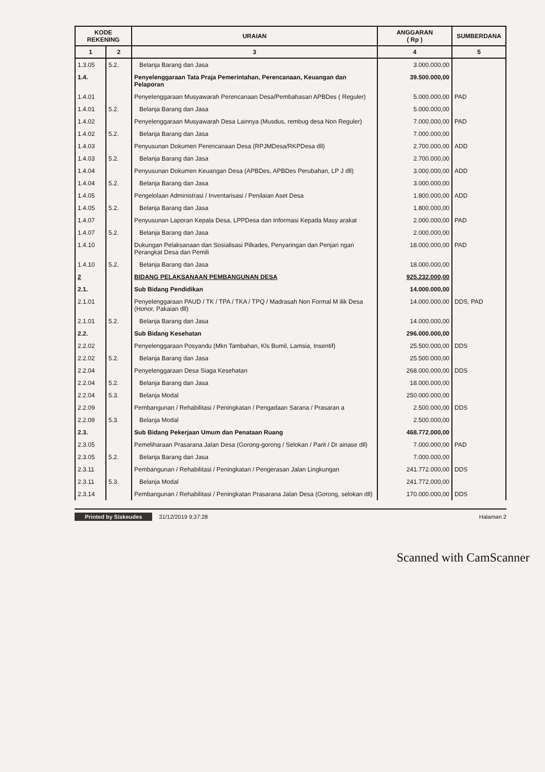| KODE REKENING | | | URAIAN | ANGGARAN ( Rp ) | SUMBERDANA |
| --- | --- | --- | --- | --- | --- |
| 1 | 2 | | 3 | 4 | 5 |
| 1.3.05 | 5.2. | Belanja Barang dan Jasa | 3.000.000,00 | | |
| 1.4. | | Penyelenggaraan Tata Praja Pemerintahan, Perencanaan, Keuangan dan Pelaporan | 39.500.000,00 | | |
| 1.4.01 | | Penyelenggaraan Musyawarah Perencanaan Desa/Pembahasan APBDes ( Reguler) | 5.000.000,00 | PAD | |
| 1.4.01 | 5.2. | Belanja Barang dan Jasa | 5.000.000,00 | | |
| 1.4.02 | | Penyelenggaraan Musyawarah Desa Lainnya (Musdus, rembug desa Non Reguler) | 7.000.000,00 | PAD | |
| 1.4.02 | 5.2. | Belanja Barang dan Jasa | 7.000.000,00 | | |
| 1.4.03 | | Penyusunan Dokumen Perencanaan Desa (RPJMDesa/RKPDesa dll) | 2.700.000,00 | ADD | |
| 1.4.03 | 5.2. | Belanja Barang dan Jasa | 2.700.000,00 | | |
| 1.4.04 | | Penyusunan Dokumen Keuangan Desa (APBDes, APBDes Perubahan, LP J dll) | 3.000.000,00 | ADD | |
| 1.4.04 | 5.2. | Belanja Barang dan Jasa | 3.000.000,00 | | |
| 1.4.05 | | Pengelolaan Administrasi / Inventarisasi / Penilaian Aset Desa | 1.800.000,00 | ADD | |
| 1.4.05 | 5.2. | Belanja Barang dan Jasa | 1.800.000,00 | | |
| 1.4.07 | | Penyusunan Laporan Kepala Desa, LPPDesa dan Informasi Kepada Masy arakat | 2.000.000,00 | PAD | |
| 1.4.07 | 5.2. | Belanja Barang dan Jasa | 2.000.000,00 | | |
| 1.4.10 | | Dukungan Pelaksanaan dan Sosialisasi Pilkades, Penyaringan dan Penjari ngan Perangkat Desa dan Pemili | 18.000.000,00 | PAD | |
| 1.4.10 | 5.2. | Belanja Barang dan Jasa | 18.000.000,00 | | |
| 2 | | BIDANG PELAKSANAAN PEMBANGUNAN DESA | 925.232.000,00 | | |
| 2.1. | | Sub Bidang Pendidikan | 14.000.000,00 | | |
| 2.1.01 | | Penyelenggaraan PAUD / TK / TPA / TKA / TPQ / Madrasah Non Formal M ilik Desa (Honor, Pakaian dll) | 14.000.000,00 | DDS, PAD | |
| 2.1.01 | 5.2. | Belanja Barang dan Jasa | 14.000.000,00 | | |
| 2.2. | | Sub Bidang Kesehatan | 296.000.000,00 | | |
| 2.2.02 | | Penyelenggaraan Posyandu (Mkn Tambahan, Kls Bumil, Lamsia, Insentif) | 25.500.000,00 | DDS | |
| 2.2.02 | 5.2. | Belanja Barang dan Jasa | 25.500.000,00 | | |
| 2.2.04 | | Penyelenggaraan Desa Siaga Kesehatan | 268.000.000,00 | DDS | |
| 2.2.04 | 5.2. | Belanja Barang dan Jasa | 18.000.000,00 | | |
| 2.2.04 | 5.3. | Belanja Modal | 250.000.000,00 | | |
| 2.2.09 | | Pembangunan / Rehabilitasi / Peningkatan / Pengadaan Sarana / Prasaran a | 2.500.000,00 | DDS | |
| 2.2.09 | 5.3. | Belanja Modal | 2.500.000,00 | | |
| 2.3. | | Sub Bidang Pekerjaan Umum dan Penataan Ruang | 468.772.000,00 | | |
| 2.3.05 | | Pemeliharaan Prasarana Jalan Desa (Gorong-gorong / Selokan / Parit / Dr ainase dll) | 7.000.000,00 | PAD | |
| 2.3.05 | 5.2. | Belanja Barang dan Jasa | 7.000.000,00 | | |
| 2.3.11 | | Pembangunan / Rehabilitasi / Peningkatan / Pengerasan Jalan Lingkungan | 241.772.000,00 | DDS | |
| 2.3.11 | 5.3. | Belanja Modal | 241.772.000,00 | | |
| 2.3.14 | | Pembangunan / Rehabilitasi / Peningkatan Prasarana Jalan Desa (Gorong, selokan dll) | 170.000.000,00 | DDS | |
Printed by Siskeudes 31/12/2019 9:37:28
Halaman 2
Scanned with CamScanner